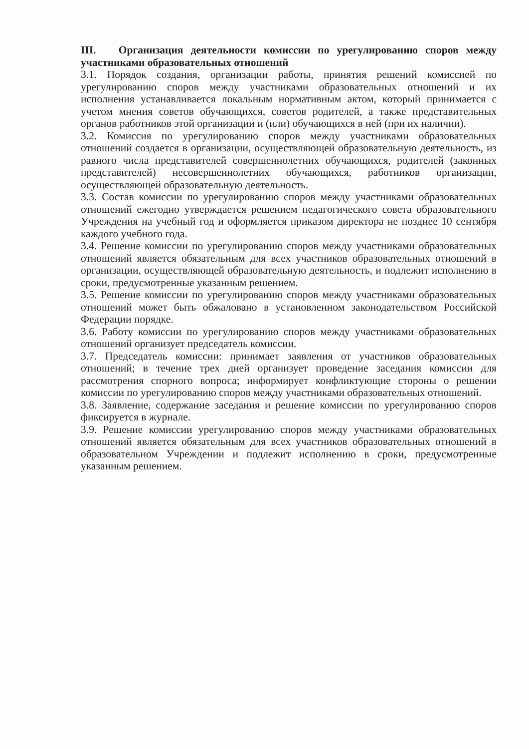III. Организация деятельности комиссии по урегулированию споров между участниками образовательных отношений
3.1. Порядок создания, организации работы, принятия решений комиссией по урегулированию споров между участниками образовательных отношений и их исполнения устанавливается локальным нормативным актом, который принимается с учетом мнения советов обучающихся, советов родителей, а также представительных органов работников этой организации и (или) обучающихся в ней (при их наличии).
3.2. Комиссия по урегулированию споров между участниками образовательных отношений создается в организации, осуществляющей образовательную деятельность, из равного числа представителей совершеннолетних обучающихся, родителей (законных представителей) несовершеннолетних обучающихся, работников организации, осуществляющей образовательную деятельность.
3.3. Состав комиссии по урегулированию споров между участниками образовательных отношений ежегодно утверждается решением педагогического совета образовательного Учреждения на учебный год и оформляется приказом директора не позднее 10 сентября каждого учебного года.
3.4. Решение комиссии по урегулированию споров между участниками образовательных отношений является обязательным для всех участников образовательных отношений в организации, осуществляющей образовательную деятельность, и подлежит исполнению в сроки, предусмотренные указанным решением.
3.5. Решение комиссии по урегулированию споров между участниками образовательных отношений может быть обжаловано в установленном законодательством Российской Федерации порядке.
3.6. Работу комиссии по урегулированию споров между участниками образовательных отношений организует председатель комиссии.
3.7. Председатель комиссии: принимает заявления от участников образовательных отношений; в течение трех дней организует проведение заседания комиссии для рассмотрения спорного вопроса; информирует конфликтующие стороны о решении комиссии по урегулированию споров между участниками образовательных отношений.
3.8. Заявление, содержание заседания и решение комиссии по урегулированию споров фиксируется в журнале.
3.9. Решение комиссии урегулированию споров между участниками образовательных отношений является обязательным для всех участников образовательных отношений в образовательном Учреждении и подлежит исполнению в сроки, предусмотренные указанным решением.